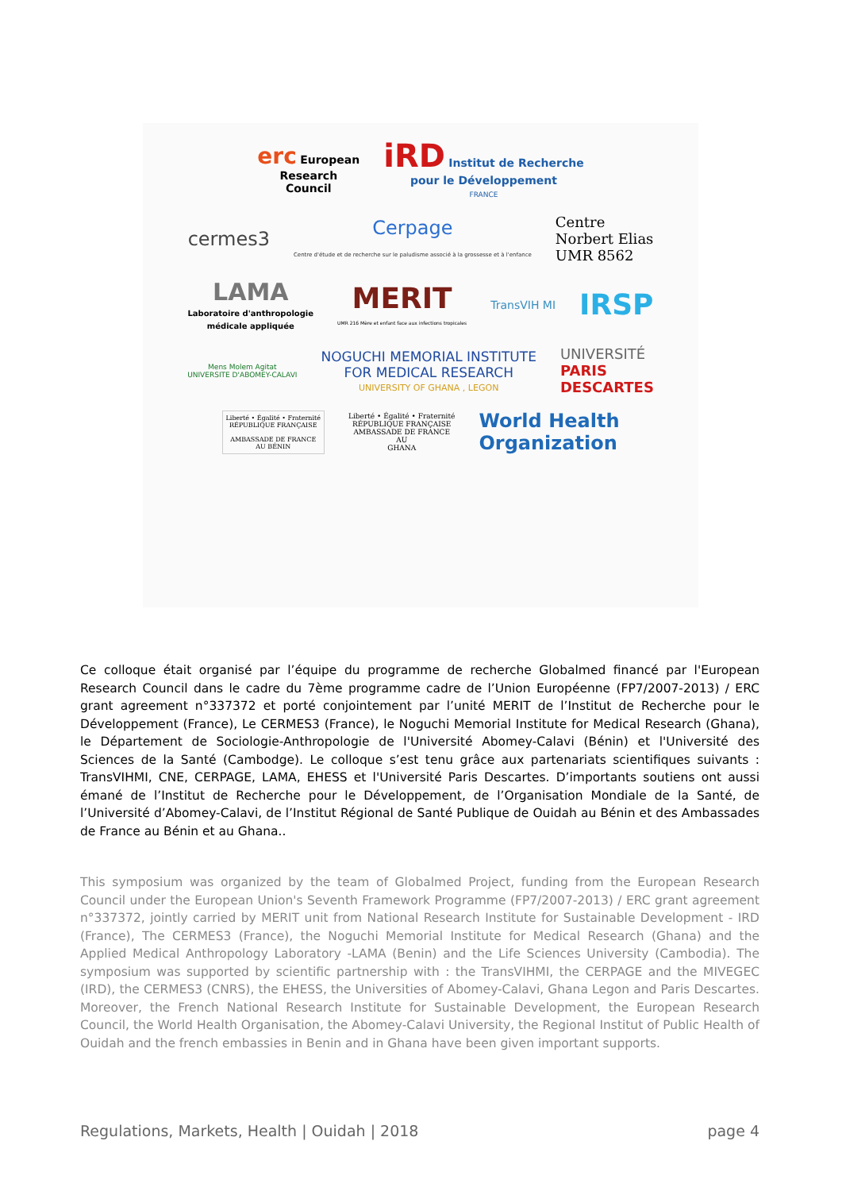erc European
Research
Council
iRD Institut de Recherche
pour le Développement
FRANCE
cermes3
Cerpage
Centre d'étude et de recherche sur le paludisme associé à la grossesse et à l'enfance
Centre
Norbert Elias
UMR 8562
LAMA
Laboratoire d'anthropologie
médicale appliquée
MERIT
UMR 216 Mère et enfant face aux infections tropicales
TransVIH MI
IRSP
Mens Molem Agitat
UNIVERSITE D'ABOMEY-CALAVI
NOGUCHI MEMORIAL INSTITUTE
FOR MEDICAL RESEARCH
UNIVERSITY OF GHANA , LEGON
UNIVERSITÉ
PARIS
DESCARTES
Liberté • Égalité • Fraternité
RÉPUBLIQUE FRANÇAISE
AMBASSADE DE FRANCE
AU BÉNIN
Liberté • Égalité • Fraternité
RÉPUBLIQUE FRANÇAISE
AMBASSADE DE FRANCE
AU
GHANA
World Health
Organization
Ce colloque était organisé par l’équipe du programme de recherche Globalmed financé par l'European Research Council dans le cadre du 7ème programme cadre de l’Union Européenne (FP7/2007-2013) / ERC grant agreement n°337372 et porté conjointement par l’unité MERIT de l’Institut de Recherche pour le Développement (France), Le CERMES3 (France), le Noguchi Memorial Institute for Medical Research (Ghana), le Département de Sociologie-Anthropologie de l'Université Abomey-Calavi (Bénin) et l'Université des Sciences de la Santé (Cambodge). Le colloque s’est tenu grâce aux partenariats scientifiques suivants : TransVIHMI, CNE, CERPAGE, LAMA, EHESS et l'Université Paris Descartes. D’importants soutiens ont aussi émané de l’Institut de Recherche pour le Développement, de l’Organisation Mondiale de la Santé, de l’Université d’Abomey-Calavi, de l’Institut Régional de Santé Publique de Ouidah au Bénin et des Ambassades de France au Bénin et au Ghana..
This symposium was organized by the team of Globalmed Project, funding from the European Research Council under the European Union's Seventh Framework Programme (FP7/2007-2013) / ERC grant agreement n°337372, jointly carried by MERIT unit from National Research Institute for Sustainable Development - IRD (France), The CERMES3 (France), the Noguchi Memorial Institute for Medical Research (Ghana) and the Applied Medical Anthropology Laboratory -LAMA (Benin) and the Life Sciences University (Cambodia). The symposium was supported by scientific partnership with : the TransVIHMI, the CERPAGE and the MIVEGEC (IRD), the CERMES3 (CNRS), the EHESS, the Universities of Abomey-Calavi, Ghana Legon and Paris Descartes. Moreover, the French National Research Institute for Sustainable Development, the European Research Council, the World Health Organisation, the Abomey-Calavi University, the Regional Institut of Public Health of Ouidah and the french embassies in Benin and in Ghana have been given important supports.
Regulations, Markets, Health | Ouidah | 2018 page 4